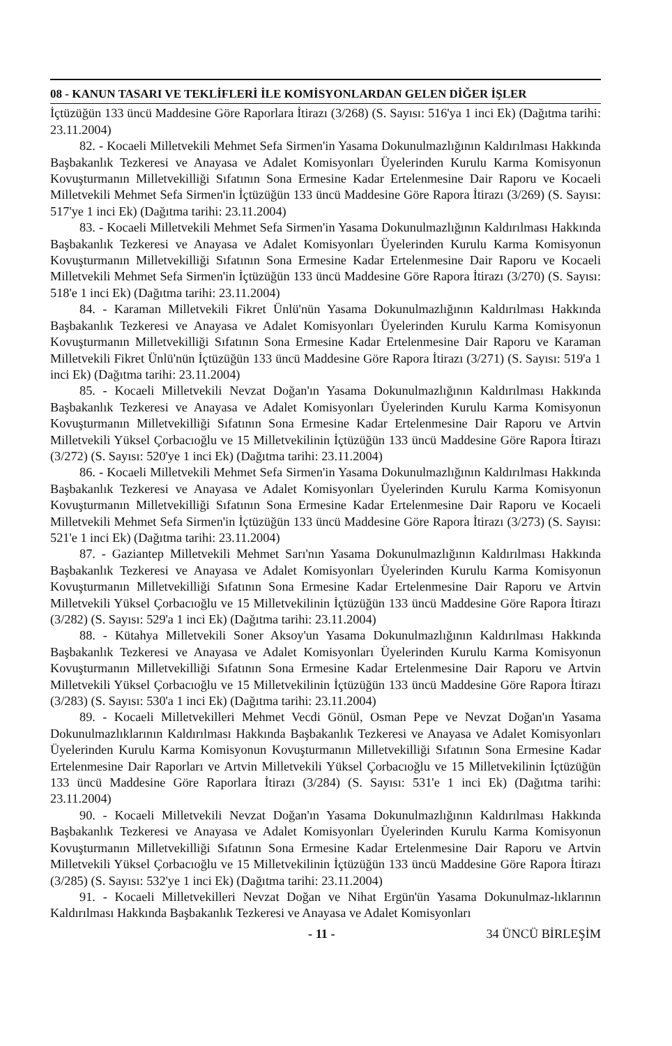08 - KANUN TASARI VE TEKLİFLERİ İLE KOMİSYONLARDAN GELEN DİĞER İŞLER
İçtüzüğün 133 üncü Maddesine Göre Raporlara İtirazı (3/268) (S. Sayısı: 516'ya 1 inci Ek) (Dağıtma tarihi: 23.11.2004)
82. - Kocaeli Milletvekili Mehmet Sefa Sirmen'in Yasama Dokunulmazlığının Kaldırılması Hakkında Başbakanlık Tezkeresi ve Anayasa ve Adalet Komisyonları Üyelerinden Kurulu Karma Komisyonun Kovuşturmanın Milletvekilliği Sıfatının Sona Ermesine Kadar Ertelenmesine Dair Raporu ve Kocaeli Milletvekili Mehmet Sefa Sirmen'in İçtüzüğün 133 üncü Maddesine Göre Rapora İtirazı (3/269) (S. Sayısı: 517'ye 1 inci Ek) (Dağıtma tarihi: 23.11.2004)
83. - Kocaeli Milletvekili Mehmet Sefa Sirmen'in Yasama Dokunulmazlığının Kaldırılması Hakkında Başbakanlık Tezkeresi ve Anayasa ve Adalet Komisyonları Üyelerinden Kurulu Karma Komisyonun Kovuşturmanın Milletvekilliği Sıfatının Sona Ermesine Kadar Ertelenmesine Dair Raporu ve Kocaeli Milletvekili Mehmet Sefa Sirmen'in İçtüzüğün 133 üncü Maddesine Göre Rapora İtirazı (3/270) (S. Sayısı: 518'e 1 inci Ek) (Dağıtma tarihi: 23.11.2004)
84. - Karaman Milletvekili Fikret Ünlü'nün Yasama Dokunulmazlığının Kaldırılması Hakkında Başbakanlık Tezkeresi ve Anayasa ve Adalet Komisyonları Üyelerinden Kurulu Karma Komisyonun Kovuşturmanın Milletvekilliği Sıfatının Sona Ermesine Kadar Ertelenmesine Dair Raporu ve Karaman Milletvekili Fikret Ünlü'nün İçtüzüğün 133 üncü Maddesine Göre Rapora İtirazı (3/271) (S. Sayısı: 519'a 1 inci Ek) (Dağıtma tarihi: 23.11.2004)
85. - Kocaeli Milletvekili Nevzat Doğan'ın Yasama Dokunulmazlığının Kaldırılması Hakkında Başbakanlık Tezkeresi ve Anayasa ve Adalet Komisyonları Üyelerinden Kurulu Karma Komisyonun Kovuşturmanın Milletvekilliği Sıfatının Sona Ermesine Kadar Ertelenmesine Dair Raporu ve Artvin Milletvekili Yüksel Çorbacıoğlu ve 15 Milletvekilinin İçtüzüğün 133 üncü Maddesine Göre Rapora İtirazı (3/272) (S. Sayısı: 520'ye 1 inci Ek) (Dağıtma tarihi: 23.11.2004)
86. - Kocaeli Milletvekili Mehmet Sefa Sirmen'in Yasama Dokunulmazlığının Kaldırılması Hakkında Başbakanlık Tezkeresi ve Anayasa ve Adalet Komisyonları Üyelerinden Kurulu Karma Komisyonun Kovuşturmanın Milletvekilliği Sıfatının Sona Ermesine Kadar Ertelenmesine Dair Raporu ve Kocaeli Milletvekili Mehmet Sefa Sirmen'in İçtüzüğün 133 üncü Maddesine Göre Rapora İtirazı (3/273) (S. Sayısı: 521'e 1 inci Ek) (Dağıtma tarihi: 23.11.2004)
87. - Gaziantep Milletvekili Mehmet Sarı'nın Yasama Dokunulmazlığının Kaldırılması Hakkında Başbakanlık Tezkeresi ve Anayasa ve Adalet Komisyonları Üyelerinden Kurulu Karma Komisyonun Kovuşturmanın Milletvekilliği Sıfatının Sona Ermesine Kadar Ertelenmesine Dair Raporu ve Artvin Milletvekili Yüksel Çorbacıoğlu ve 15 Milletvekilinin İçtüzüğün 133 üncü Maddesine Göre Rapora İtirazı (3/282) (S. Sayısı: 529'a 1 inci Ek) (Dağıtma tarihi: 23.11.2004)
88. - Kütahya Milletvekili Soner Aksoy'un Yasama Dokunulmazlığının Kaldırılması Hakkında Başbakanlık Tezkeresi ve Anayasa ve Adalet Komisyonları Üyelerinden Kurulu Karma Komisyonun Kovuşturmanın Milletvekilliği Sıfatının Sona Ermesine Kadar Ertelenmesine Dair Raporu ve Artvin Milletvekili Yüksel Çorbacıoğlu ve 15 Milletvekilinin İçtüzüğün 133 üncü Maddesine Göre Rapora İtirazı (3/283) (S. Sayısı: 530'a 1 inci Ek) (Dağıtma tarihi: 23.11.2004)
89. - Kocaeli Milletvekilleri Mehmet Vecdi Gönül, Osman Pepe ve Nevzat Doğan'ın Yasama Dokunulmazlıklarının Kaldırılması Hakkında Başbakanlık Tezkeresi ve Anayasa ve Adalet Komisyonları Üyelerinden Kurulu Karma Komisyonun Kovuşturmanın Milletvekilliği Sıfatının Sona Ermesine Kadar Ertelenmesine Dair Raporları ve Artvin Milletvekili Yüksel Çorbacıoğlu ve 15 Milletvekilinin İçtüzüğün 133 üncü Maddesine Göre Raporlara İtirazı (3/284) (S. Sayısı: 531'e 1 inci Ek) (Dağıtma tarihi: 23.11.2004)
90. - Kocaeli Milletvekili Nevzat Doğan'ın Yasama Dokunulmazlığının Kaldırılması Hakkında Başbakanlık Tezkeresi ve Anayasa ve Adalet Komisyonları Üyelerinden Kurulu Karma Komisyonun Kovuşturmanın Milletvekilliği Sıfatının Sona Ermesine Kadar Ertelenmesine Dair Raporu ve Artvin Milletvekili Yüksel Çorbacıoğlu ve 15 Milletvekilinin İçtüzüğün 133 üncü Maddesine Göre Rapora İtirazı (3/285) (S. Sayısı: 532'ye 1 inci Ek) (Dağıtma tarihi: 23.11.2004)
91. - Kocaeli Milletvekilleri Nevzat Doğan ve Nihat Ergün'ün Yasama Dokunulmaz-lıklarının Kaldırılması Hakkında Başbakanlık Tezkeresi ve Anayasa ve Adalet Komisyonları
- 11 - 34 ÜNCÜ BİRLEŞİM